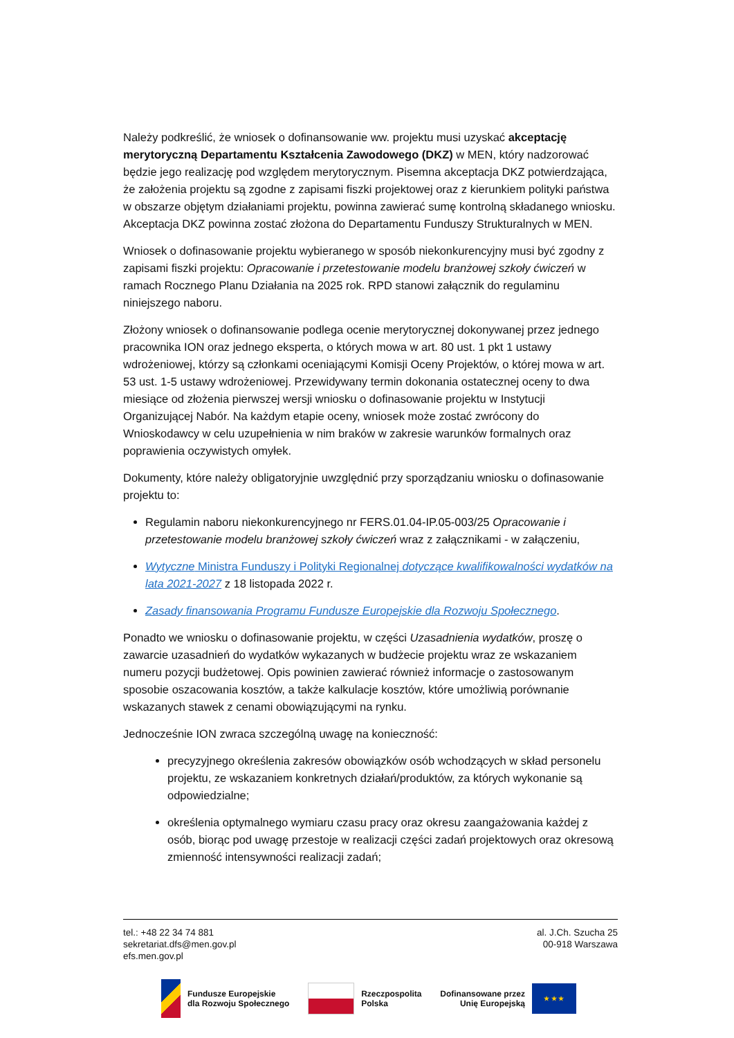Należy podkreślić, że wniosek o dofinansowanie ww. projektu musi uzyskać akceptację merytoryczną Departamentu Kształcenia Zawodowego (DKZ) w MEN, który nadzorować będzie jego realizację pod względem merytorycznym. Pisemna akceptacja DKZ potwierdzająca, że założenia projektu są zgodne z zapisami fiszki projektowej oraz z kierunkiem polityki państwa w obszarze objętym działaniami projektu, powinna zawierać sumę kontrolną składanego wniosku. Akceptacja DKZ powinna zostać złożona do Departamentu Funduszy Strukturalnych w MEN.
Wniosek o dofinasowanie projektu wybieranego w sposób niekonkurencyjny musi być zgodny z zapisami fiszki projektu: Opracowanie i przetestowanie modelu branżowej szkoły ćwiczeń w ramach Rocznego Planu Działania na 2025 rok. RPD stanowi załącznik do regulaminu niniejszego naboru.
Złożony wniosek o dofinansowanie podlega ocenie merytorycznej dokonywanej przez jednego pracownika ION oraz jednego eksperta, o których mowa w art. 80 ust. 1 pkt 1 ustawy wdrożeniowej, którzy są członkami oceniającymi Komisji Oceny Projektów, o której mowa w art. 53 ust. 1-5 ustawy wdrożeniowej. Przewidywany termin dokonania ostatecznej oceny to dwa miesiące od złożenia pierwszej wersji wniosku o dofinasowanie projektu w Instytucji Organizującej Nabór. Na każdym etapie oceny, wniosek może zostać zwrócony do Wnioskodawcy w celu uzupełnienia w nim braków w zakresie warunków formalnych oraz poprawienia oczywistych omyłek.
Dokumenty, które należy obligatoryjnie uwzględnić przy sporządzaniu wniosku o dofinasowanie projektu to:
Regulamin naboru niekonkurencyjnego nr FERS.01.04-IP.05-003/25 Opracowanie i przetestowanie modelu branżowej szkoły ćwiczeń wraz z załącznikami - w załączeniu,
Wytyczne Ministra Funduszy i Polityki Regionalnej dotyczące kwalifikowalności wydatków na lata 2021-2027 z 18 listopada 2022 r.
Zasady finansowania Programu Fundusze Europejskie dla Rozwoju Społecznego.
Ponadto we wniosku o dofinasowanie projektu, w części Uzasadnienia wydatków, proszę o zawarcie uzasadnień do wydatków wykazanych w budżecie projektu wraz ze wskazaniem numeru pozycji budżetowej. Opis powinien zawierać również informacje o zastosowanym sposobie oszacowania kosztów, a także kalkulacje kosztów, które umożliwią porównanie wskazanych stawek z cenami obowiązującymi na rynku.
Jednocześnie ION zwraca szczególną uwagę na konieczność:
precyzyjnego określenia zakresów obowiązków osób wchodzących w skład personelu projektu, ze wskazaniem konkretnych działań/produktów, za których wykonanie są odpowiedzialne;
określenia optymalnego wymiaru czasu pracy oraz okresu zaangażowania każdej z osób, biorąc pod uwagę przestoje w realizacji części zadań projektowych oraz okresową zmienność intensywności realizacji zadań;
tel.: +48 22 34 74 881
sekretariat.dfs@men.gov.pl
efs.men.gov.pl
al. J.Ch. Szucha 25
00-918 Warszawa
Fundusze Europejskie
dla Rozwoju Społecznego
Rzeczpospolita
Polska
Dofinansowane przez
Unię Europejską
★ ★ ★